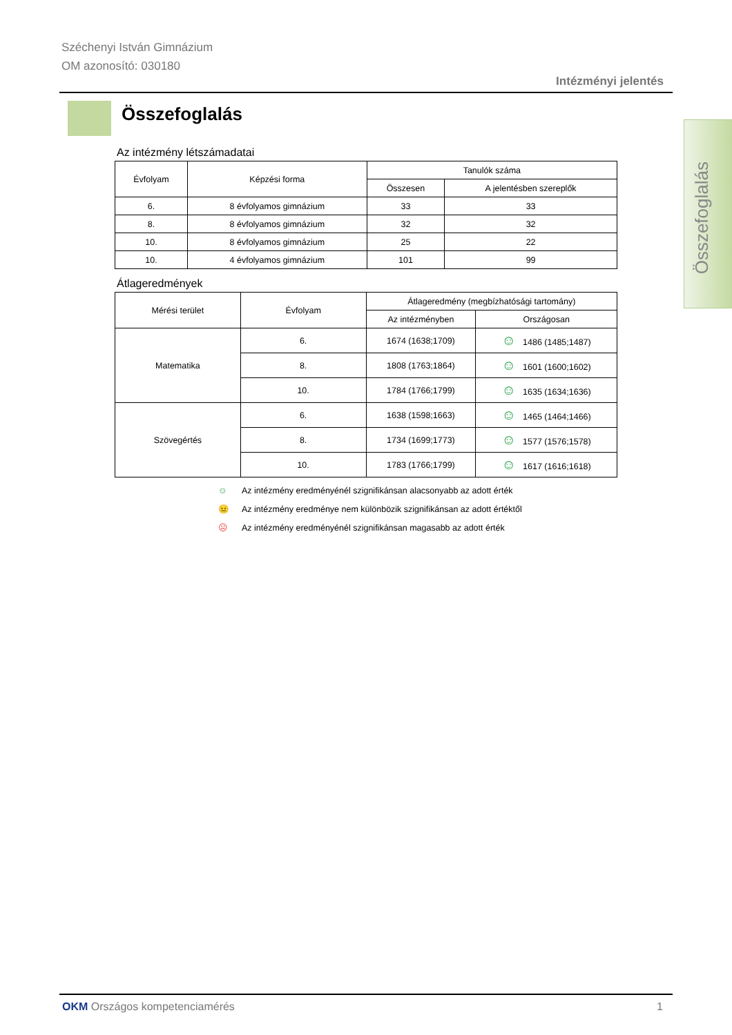Széchenyi István Gimnázium
OM azonosító: 030180
Intézményi jelentés
Összefoglalás
Összefoglalás
Az intézmény létszámadatai
| Évfolyam | Képzési forma | Tanulók száma | |
| --- | --- | --- | --- |
| | | Összesen | A jelentésben szereplők |
| 6. | 8 évfolyamos gimnázium | 33 | 33 |
| 8. | 8 évfolyamos gimnázium | 32 | 32 |
| 10. | 8 évfolyamos gimnázium | 25 | 22 |
| 10. | 4 évfolyamos gimnázium | 101 | 99 |
Átlageredmények
| Mérési terület | Évfolyam | Átlageredmény (megbízhatósági tartomány) | |
| --- | --- | --- | --- |
| | | Az intézményben | Országosan |
| Matematika | 6. | 1674 (1638;1709) | ☺ 1486 (1485;1487) |
| | 8. | 1808 (1763;1864) | ☺ 1601 (1600;1602) |
| | 10. | 1784 (1766;1799) | ☺ 1635 (1634;1636) |
| Szövegértés | 6. | 1638 (1598;1663) | ☺ 1465 (1464;1466) |
| | 8. | 1734 (1699;1773) | ☺ 1577 (1576;1578) |
| | 10. | 1783 (1766;1799) | ☺ 1617 (1616;1618) |
☺ Az intézmény eredményénél szignifikánsan alacsonyabb az adott érték
😐 Az intézmény eredménye nem különbözik szignifikánsan az adott értéktől
☹ Az intézmény eredményénél szignifikánsan magasabb az adott érték
OKM Országos kompetenciamérés 1